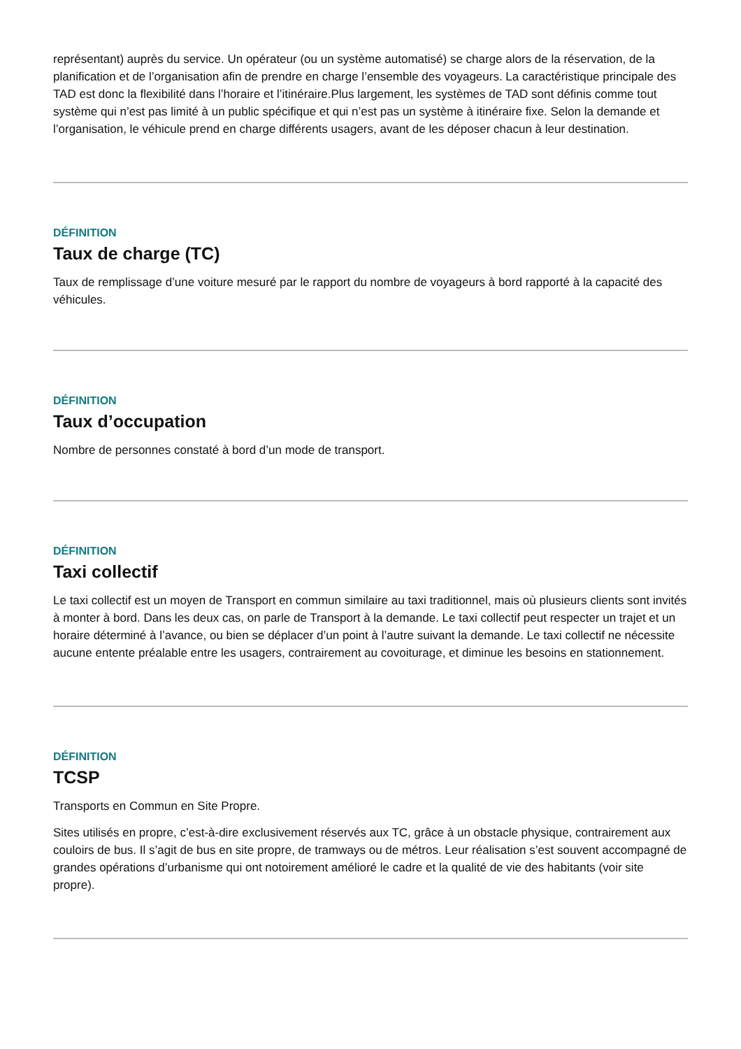représentant) auprès du service. Un opérateur (ou un système automatisé) se charge alors de la réservation, de la planification et de l’organisation afin de prendre en charge l’ensemble des voyageurs. La caractéristique principale des TAD est donc la flexibilité dans l’horaire et l’itinéraire.Plus largement, les systèmes de TAD sont définis comme tout système qui n’est pas limité à un public spécifique et qui n’est pas un système à itinéraire fixe. Selon la demande et l’organisation, le véhicule prend en charge différents usagers, avant de les déposer chacun à leur destination.
DÉFINITION
Taux de charge (TC)
Taux de remplissage d’une voiture mesuré par le rapport du nombre de voyageurs à bord rapporté à la capacité des véhicules.
DÉFINITION
Taux d’occupation
Nombre de personnes constaté à bord d’un mode de transport.
DÉFINITION
Taxi collectif
Le taxi collectif est un moyen de Transport en commun similaire au taxi traditionnel, mais où plusieurs clients sont invités à monter à bord. Dans les deux cas, on parle de Transport à la demande. Le taxi collectif peut respecter un trajet et un horaire déterminé à l’avance, ou bien se déplacer d’un point à l’autre suivant la demande. Le taxi collectif ne nécessite aucune entente préalable entre les usagers, contrairement au covoiturage, et diminue les besoins en stationnement.
DÉFINITION
TCSP
Transports en Commun en Site Propre.
Sites utilisés en propre, c’est-à-dire exclusivement réservés aux TC, grâce à un obstacle physique, contrairement aux couloirs de bus. Il s’agit de bus en site propre, de tramways ou de métros. Leur réalisation s’est souvent accompagné de grandes opérations d’urbanisme qui ont notoirement amélioré le cadre et la qualité de vie des habitants (voir site propre).